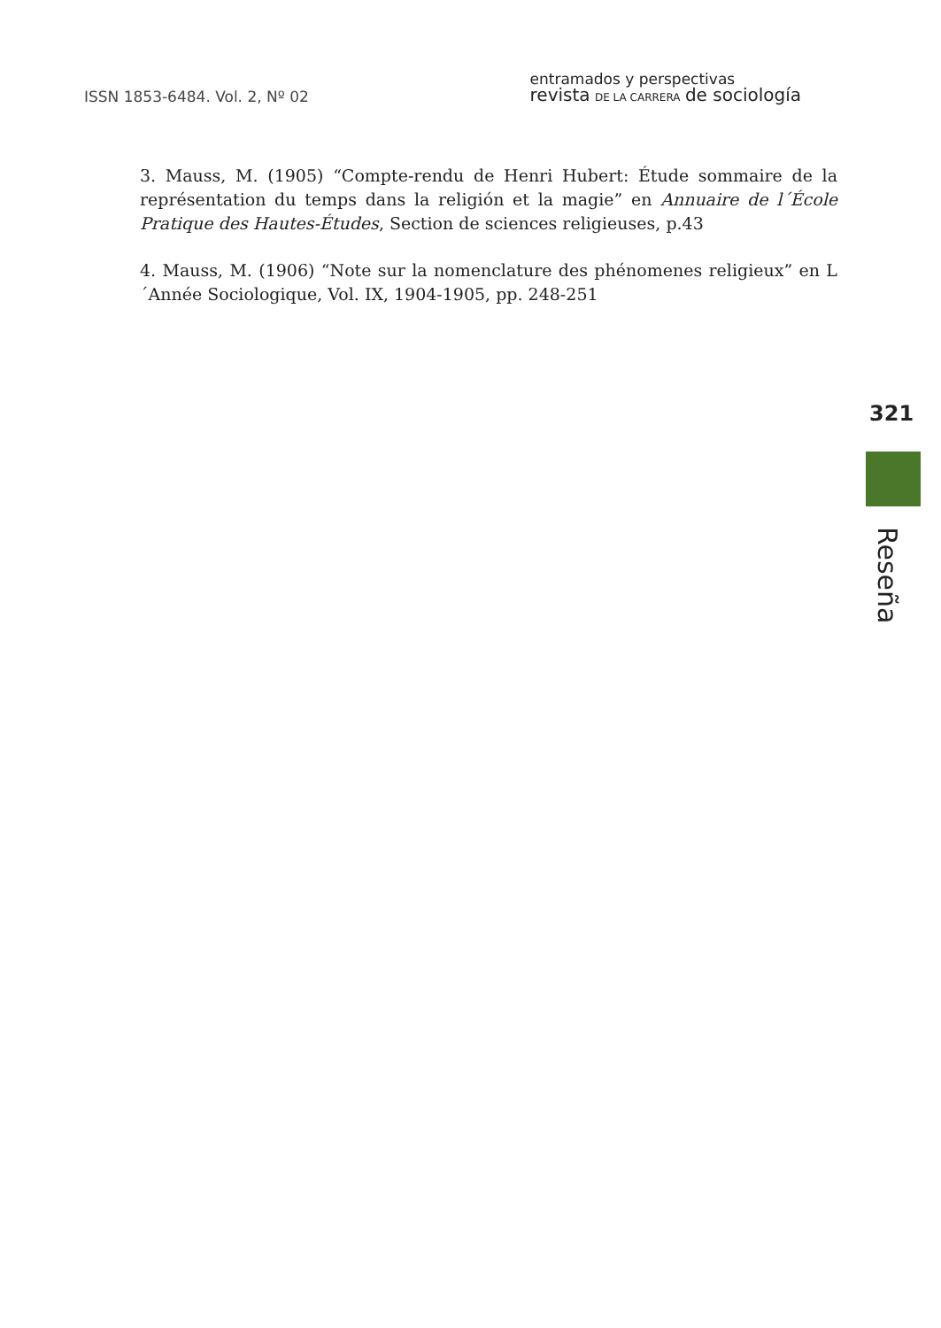ISSN 1853-6484. Vol. 2, Nº 02
entramados y perspectivas
revista DE LA CARRERA de sociología
3. Mauss, M. (1905) “Compte-rendu de Henri Hubert: Étude sommaire de la représentation du temps dans la religión et la magie” en Annuaire de l´École Pratique des Hautes-Études, Section de sciences religieuses, p.43
4. Mauss, M. (1906) “Note sur la nomenclature des phénomenes religieux” en L´Année Sociologique, Vol. IX, 1904-1905, pp. 248-251
321
Reseña